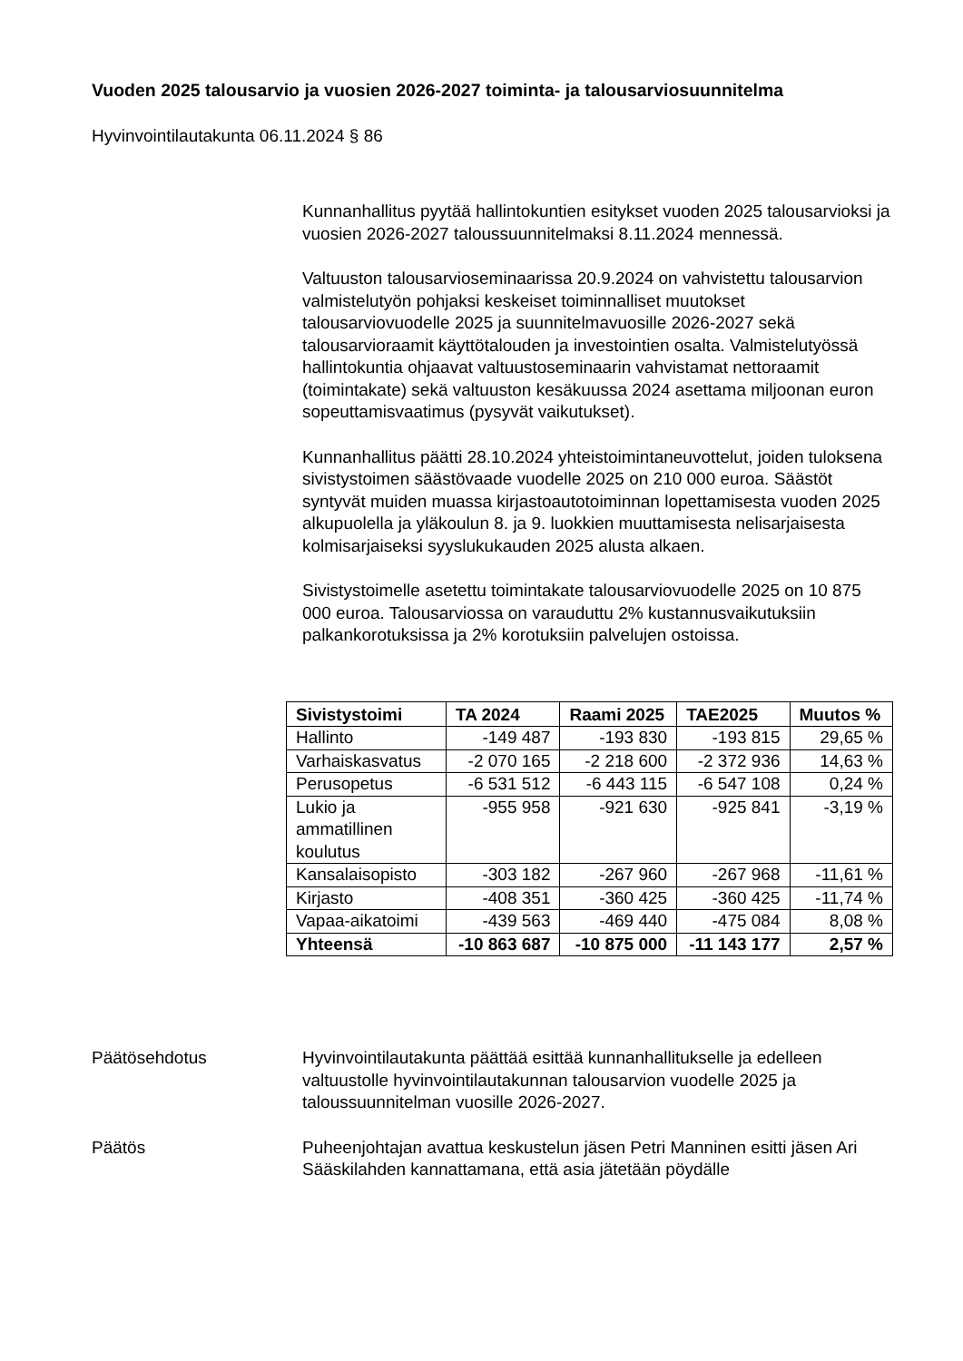Vuoden 2025 talousarvio ja vuosien 2026-2027 toiminta- ja talousarviosuunnitelma
Hyvinvointilautakunta 06.11.2024 § 86
Kunnanhallitus pyytää hallintokuntien esitykset vuoden 2025 talousarvioksi ja vuosien 2026-2027 taloussuunnitelmaksi 8.11.2024 mennessä.
Valtuuston talousarvioseminaarissa 20.9.2024 on vahvistettu talousarvion valmistelutyön pohjaksi keskeiset toiminnalliset muutokset talousarviovuodelle 2025 ja suunnitelmavuosille 2026-2027 sekä talousarvioraamit käyttötalouden ja investointien osalta. Valmistelutyössä hallintokuntia ohjaavat valtuustoseminaarin vahvistamat nettoraamit (toimintakate) sekä valtuuston kesäkuussa 2024 asettama miljoonan euron sopeuttamisvaatimus (pysyvät vaikutukset).
Kunnanhallitus päätti 28.10.2024 yhteistoimintaneuvottelut, joiden tuloksena sivistystoimen säästövaade vuodelle 2025 on 210 000 euroa. Säästöt syntyvät muiden muassa kirjastoautotoiminnan lopettamisesta vuoden 2025 alkupuolella ja yläkoulun 8. ja 9. luokkien muuttamisesta nelisarjaisesta kolmisarjaiseksi syyslukukauden 2025 alusta alkaen.
Sivistystoimelle asetettu toimintakate talousarviovuodelle 2025 on 10 875 000 euroa. Talousarviossa on varauduttu 2% kustannusvaikutuksiin palkankorotuksissa ja 2% korotuksiin palvelujen ostoissa.
| Sivistystoimi | TA 2024 | Raami 2025 | TAE2025 | Muutos % |
| --- | --- | --- | --- | --- |
| Hallinto | -149 487 | -193 830 | -193 815 | 29,65 % |
| Varhaiskasvatus | -2 070 165 | -2 218 600 | -2 372 936 | 14,63 % |
| Perusopetus | -6 531 512 | -6 443 115 | -6 547 108 | 0,24 % |
| Lukio ja ammatillinen koulutus | -955 958 | -921 630 | -925 841 | -3,19 % |
| Kansalaisopisto | -303 182 | -267 960 | -267 968 | -11,61 % |
| Kirjasto | -408 351 | -360 425 | -360 425 | -11,74 % |
| Vapaa-aikatoimi | -439 563 | -469 440 | -475 084 | 8,08 % |
| Yhteensä | -10 863 687 | -10 875 000 | -11 143 177 | 2,57 % |
Päätösehdotus Hyvinvointilautakunta päättää esittää kunnanhallitukselle ja edelleen valtuustolle hyvinvointilautakunnan talousarvion vuodelle 2025 ja taloussuunnitelman vuosille 2026-2027.
Päätös Puheenjohtajan avattua keskustelun jäsen Petri Manninen esitti jäsen Ari Sääskilahden kannattamana, että asia jätetään pöydälle